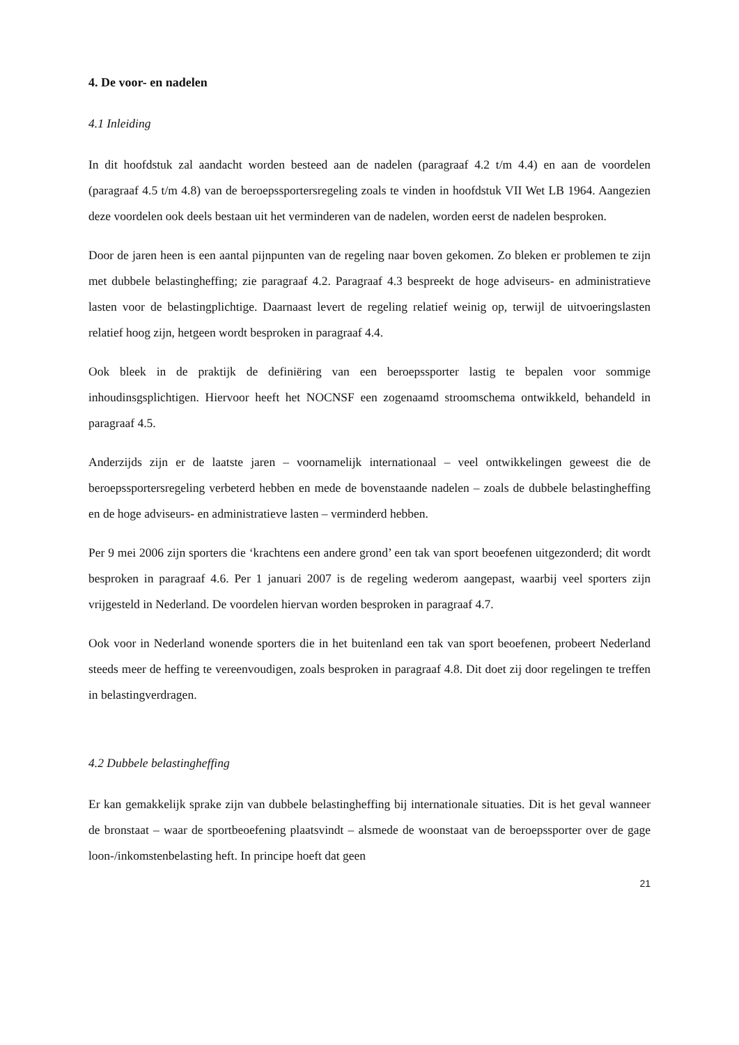4. De voor- en nadelen
4.1 Inleiding
In dit hoofdstuk zal aandacht worden besteed aan de nadelen (paragraaf 4.2 t/m 4.4) en aan de voordelen (paragraaf 4.5 t/m 4.8) van de beroepssportersregeling zoals te vinden in hoofdstuk VII Wet LB 1964. Aangezien deze voordelen ook deels bestaan uit het verminderen van de nadelen, worden eerst de nadelen besproken.
Door de jaren heen is een aantal pijnpunten van de regeling naar boven gekomen. Zo bleken er problemen te zijn met dubbele belastingheffing; zie paragraaf 4.2. Paragraaf 4.3 bespreekt de hoge adviseurs- en administratieve lasten voor de belastingplichtige. Daarnaast levert de regeling relatief weinig op, terwijl de uitvoeringslasten relatief hoog zijn, hetgeen wordt besproken in paragraaf 4.4.
Ook bleek in de praktijk de definiëring van een beroepssporter lastig te bepalen voor sommige inhoudinsgsplichtigen. Hiervoor heeft het NOCNSF een zogenaamd stroomschema ontwikkeld, behandeld in paragraaf 4.5.
Anderzijds zijn er de laatste jaren – voornamelijk internationaal – veel ontwikkelingen geweest die de beroepssportersregeling verbeterd hebben en mede de bovenstaande nadelen – zoals de dubbele belastingheffing en de hoge adviseurs- en administratieve lasten – verminderd hebben.
Per 9 mei 2006 zijn sporters die ‘krachtens een andere grond’ een tak van sport beoefenen uitgezonderd; dit wordt besproken in paragraaf 4.6. Per 1 januari 2007 is de regeling wederom aangepast, waarbij veel sporters zijn vrijgesteld in Nederland. De voordelen hiervan worden besproken in paragraaf 4.7.
Ook voor in Nederland wonende sporters die in het buitenland een tak van sport beoefenen, probeert Nederland steeds meer de heffing te vereenvoudigen, zoals besproken in paragraaf 4.8. Dit doet zij door regelingen te treffen in belastingverdragen.
4.2 Dubbele belastingheffing
Er kan gemakkelijk sprake zijn van dubbele belastingheffing bij internationale situaties. Dit is het geval wanneer de bronstaat – waar de sportbeoefening plaatsvindt – alsmede de woonstaat van de beroepssporter over de gage loon-/inkomstenbelasting heft. In principe hoeft dat geen
21